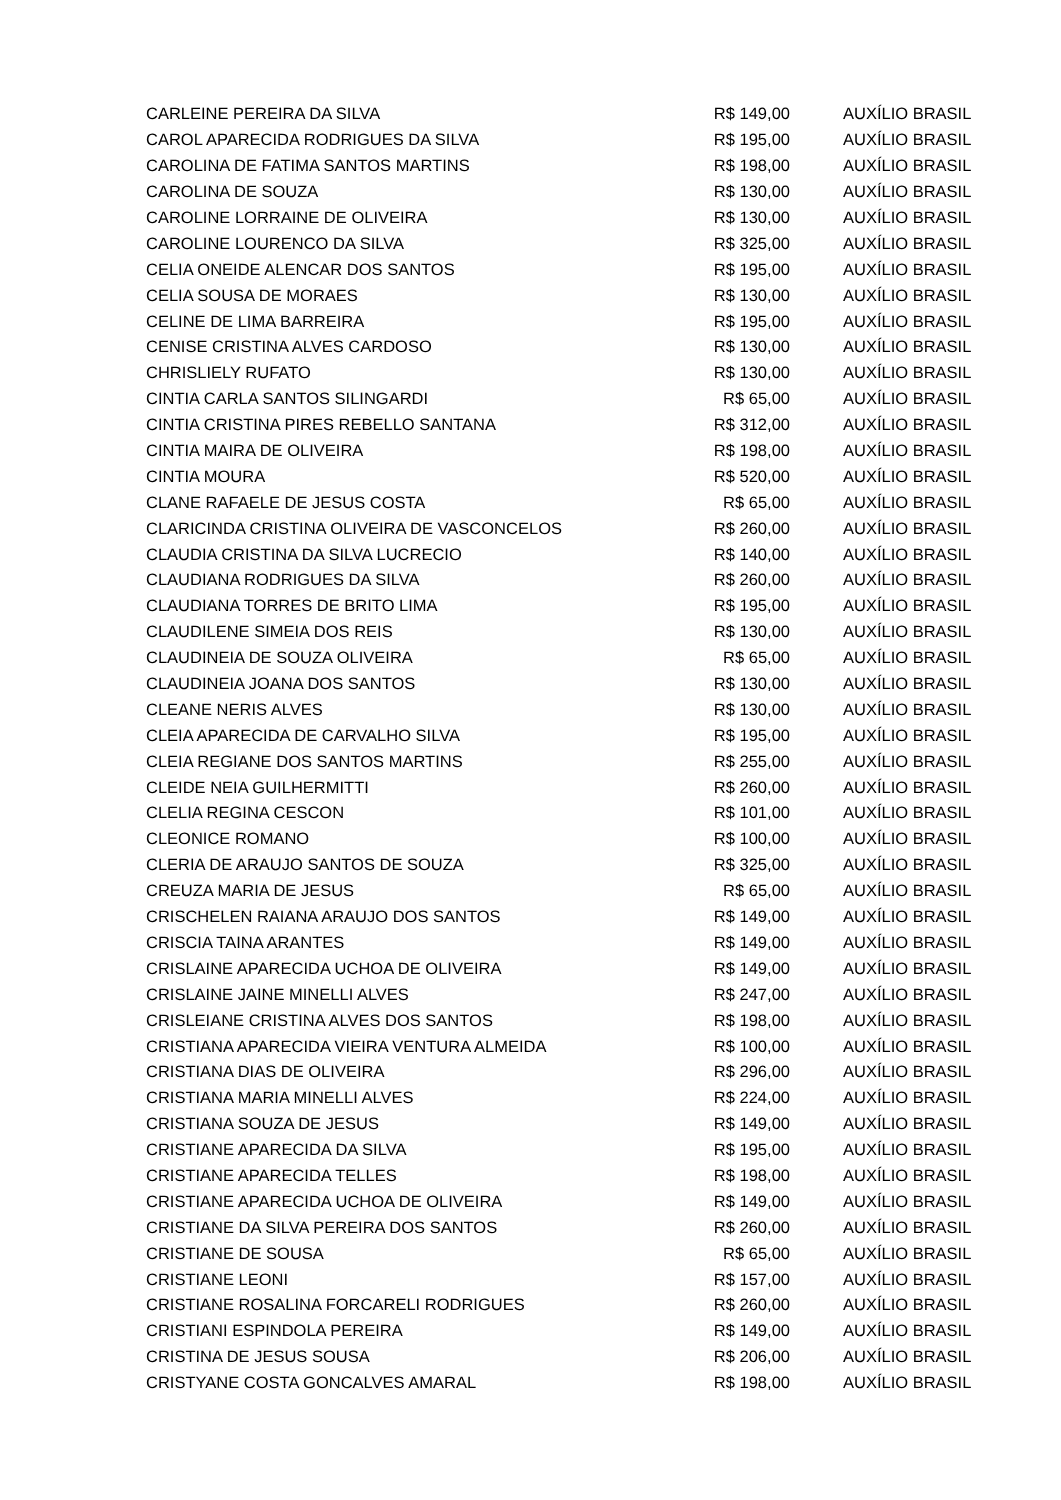| CARLEINE PEREIRA DA SILVA | R$ 149,00 | AUXÍLIO BRASIL |
| CAROL APARECIDA RODRIGUES DA SILVA | R$ 195,00 | AUXÍLIO BRASIL |
| CAROLINA DE FATIMA SANTOS MARTINS | R$ 198,00 | AUXÍLIO BRASIL |
| CAROLINA DE SOUZA | R$ 130,00 | AUXÍLIO BRASIL |
| CAROLINE LORRAINE DE OLIVEIRA | R$ 130,00 | AUXÍLIO BRASIL |
| CAROLINE LOURENCO DA SILVA | R$ 325,00 | AUXÍLIO BRASIL |
| CELIA ONEIDE ALENCAR DOS SANTOS | R$ 195,00 | AUXÍLIO BRASIL |
| CELIA SOUSA DE MORAES | R$ 130,00 | AUXÍLIO BRASIL |
| CELINE DE LIMA BARREIRA | R$ 195,00 | AUXÍLIO BRASIL |
| CENISE CRISTINA ALVES CARDOSO | R$ 130,00 | AUXÍLIO BRASIL |
| CHRISLIELY RUFATO | R$ 130,00 | AUXÍLIO BRASIL |
| CINTIA CARLA SANTOS SILINGARDI | R$ 65,00 | AUXÍLIO BRASIL |
| CINTIA CRISTINA PIRES REBELLO SANTANA | R$ 312,00 | AUXÍLIO BRASIL |
| CINTIA MAIRA DE OLIVEIRA | R$ 198,00 | AUXÍLIO BRASIL |
| CINTIA MOURA | R$ 520,00 | AUXÍLIO BRASIL |
| CLANE RAFAELE DE JESUS COSTA | R$ 65,00 | AUXÍLIO BRASIL |
| CLARICINDA CRISTINA OLIVEIRA DE VASCONCELOS | R$ 260,00 | AUXÍLIO BRASIL |
| CLAUDIA CRISTINA DA SILVA LUCRECIO | R$ 140,00 | AUXÍLIO BRASIL |
| CLAUDIANA RODRIGUES DA SILVA | R$ 260,00 | AUXÍLIO BRASIL |
| CLAUDIANA TORRES DE BRITO LIMA | R$ 195,00 | AUXÍLIO BRASIL |
| CLAUDILENE SIMEIA DOS REIS | R$ 130,00 | AUXÍLIO BRASIL |
| CLAUDINEIA DE SOUZA OLIVEIRA | R$ 65,00 | AUXÍLIO BRASIL |
| CLAUDINEIA JOANA DOS SANTOS | R$ 130,00 | AUXÍLIO BRASIL |
| CLEANE NERIS ALVES | R$ 130,00 | AUXÍLIO BRASIL |
| CLEIA APARECIDA DE CARVALHO SILVA | R$ 195,00 | AUXÍLIO BRASIL |
| CLEIA REGIANE DOS SANTOS MARTINS | R$ 255,00 | AUXÍLIO BRASIL |
| CLEIDE NEIA GUILHERMITTI | R$ 260,00 | AUXÍLIO BRASIL |
| CLELIA REGINA CESCON | R$ 101,00 | AUXÍLIO BRASIL |
| CLEONICE ROMANO | R$ 100,00 | AUXÍLIO BRASIL |
| CLERIA DE ARAUJO SANTOS DE SOUZA | R$ 325,00 | AUXÍLIO BRASIL |
| CREUZA MARIA DE JESUS | R$ 65,00 | AUXÍLIO BRASIL |
| CRISCHELEN RAIANA ARAUJO DOS SANTOS | R$ 149,00 | AUXÍLIO BRASIL |
| CRISCIA TAINA ARANTES | R$ 149,00 | AUXÍLIO BRASIL |
| CRISLAINE APARECIDA UCHOA DE OLIVEIRA | R$ 149,00 | AUXÍLIO BRASIL |
| CRISLAINE JAINE MINELLI ALVES | R$ 247,00 | AUXÍLIO BRASIL |
| CRISLEIANE CRISTINA ALVES DOS SANTOS | R$ 198,00 | AUXÍLIO BRASIL |
| CRISTIANA APARECIDA VIEIRA VENTURA ALMEIDA | R$ 100,00 | AUXÍLIO BRASIL |
| CRISTIANA DIAS DE OLIVEIRA | R$ 296,00 | AUXÍLIO BRASIL |
| CRISTIANA MARIA MINELLI ALVES | R$ 224,00 | AUXÍLIO BRASIL |
| CRISTIANA SOUZA DE JESUS | R$ 149,00 | AUXÍLIO BRASIL |
| CRISTIANE APARECIDA DA SILVA | R$ 195,00 | AUXÍLIO BRASIL |
| CRISTIANE APARECIDA TELLES | R$ 198,00 | AUXÍLIO BRASIL |
| CRISTIANE APARECIDA UCHOA DE OLIVEIRA | R$ 149,00 | AUXÍLIO BRASIL |
| CRISTIANE DA SILVA PEREIRA DOS SANTOS | R$ 260,00 | AUXÍLIO BRASIL |
| CRISTIANE DE SOUSA | R$ 65,00 | AUXÍLIO BRASIL |
| CRISTIANE LEONI | R$ 157,00 | AUXÍLIO BRASIL |
| CRISTIANE ROSALINA FORCARELI RODRIGUES | R$ 260,00 | AUXÍLIO BRASIL |
| CRISTIANI ESPINDOLA PEREIRA | R$ 149,00 | AUXÍLIO BRASIL |
| CRISTINA DE JESUS SOUSA | R$ 206,00 | AUXÍLIO BRASIL |
| CRISTYANE COSTA GONCALVES AMARAL | R$ 198,00 | AUXÍLIO BRASIL |